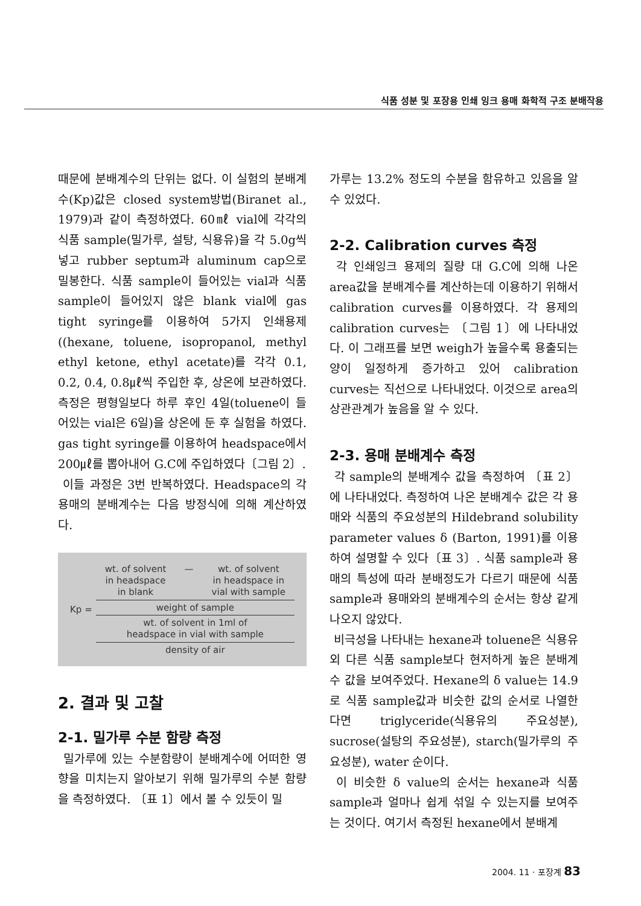식품 성분 및 포장용 인쇄 잉크 용매 화학적 구조 분배작용
때문에 분배계수의 단위는 없다. 이 실험의 분배계수(Kp)값은 closed system방법(Biranet al., 1979)과 같이 측정하였다. 60㎖ vial에 각각의 식품 sample(밀가루, 설탕, 식용유)을 각 5.0g씩 넣고 rubber septum과 aluminum cap으로 밀봉한다. 식품 sample이 들어있는 vial과 식품 sample이 들어있지 않은 blank vial에 gas tight syringe를 이용하여 5가지 인쇄용제((hexane, toluene, isopropanol, methyl ethyl ketone, ethyl acetate)를 각각 0.1, 0.2, 0.4, 0.8㎕씩 주입한 후, 상온에 보관하였다. 측정은 평형일보다 하루 후인 4일(toluene이 들어있는 vial은 6일)을 상온에 둔 후 실험을 하였다. gas tight syringe를 이용하여 headspace에서 200㎕를 뽑아내어 G.C에 주입하였다〔그림 2〕.
이들 과정은 3번 반복하였다. Headspace의 각 용매의 분배계수는 다음 방정식에 의해 계산하였다.
Kp =
wt. of solvent
in headspace
in blank — wt. of solvent
in headspace in
vial with sample
weight of sample
wt. of solvent in 1ml of
headspace in vial with sample
density of air
2. 결과 및 고찰
2-1. 밀가루 수분 함량 측정
밀가루에 있는 수분함량이 분배계수에 어떠한 영향을 미치는지 알아보기 위해 밀가루의 수분 함량을 측정하였다. 〔표 1〕에서 볼 수 있듯이 밀
가루는 13.2% 정도의 수분을 함유하고 있음을 알 수 있었다.
2-2. Calibration curves 측정
각 인쇄잉크 용제의 질량 대 G.C에 의해 나온 area값을 분배계수를 계산하는데 이용하기 위해서 calibration curves를 이용하였다. 각 용제의 calibration curves는 〔그림 1〕에 나타내었다. 이 그래프를 보면 weigh가 높을수록 용출되는 양이 일정하게 증가하고 있어 calibration curves는 직선으로 나타내었다. 이것으로 area의 상관관계가 높음을 알 수 있다.
2-3. 용매 분배계수 측정
각 sample의 분배계수 값을 측정하여 〔표 2〕에 나타내었다. 측정하여 나온 분배계수 값은 각 용매와 식품의 주요성분의 Hildebrand solubility parameter values δ (Barton, 1991)를 이용하여 설명할 수 있다〔표 3〕. 식품 sample과 용매의 특성에 따라 분배정도가 다르기 때문에 식품 sample과 용매와의 분배계수의 순서는 항상 같게 나오지 않았다.
비극성을 나타내는 hexane과 toluene은 식용유외 다른 식품 sample보다 현저하게 높은 분배계수 값을 보여주었다. Hexane의 δ value는 14.9로 식품 sample값과 비슷한 값의 순서로 나열한다면 triglyceride(식용유의 주요성분), sucrose(설탕의 주요성분), starch(밀가루의 주요성분), water 순이다.
이 비슷한 δ value의 순서는 hexane과 식품 sample과 얼마나 쉽게 섞일 수 있는지를 보여주는 것이다. 여기서 측정된 hexane에서 분배계
2004. 11 · 포장계 83